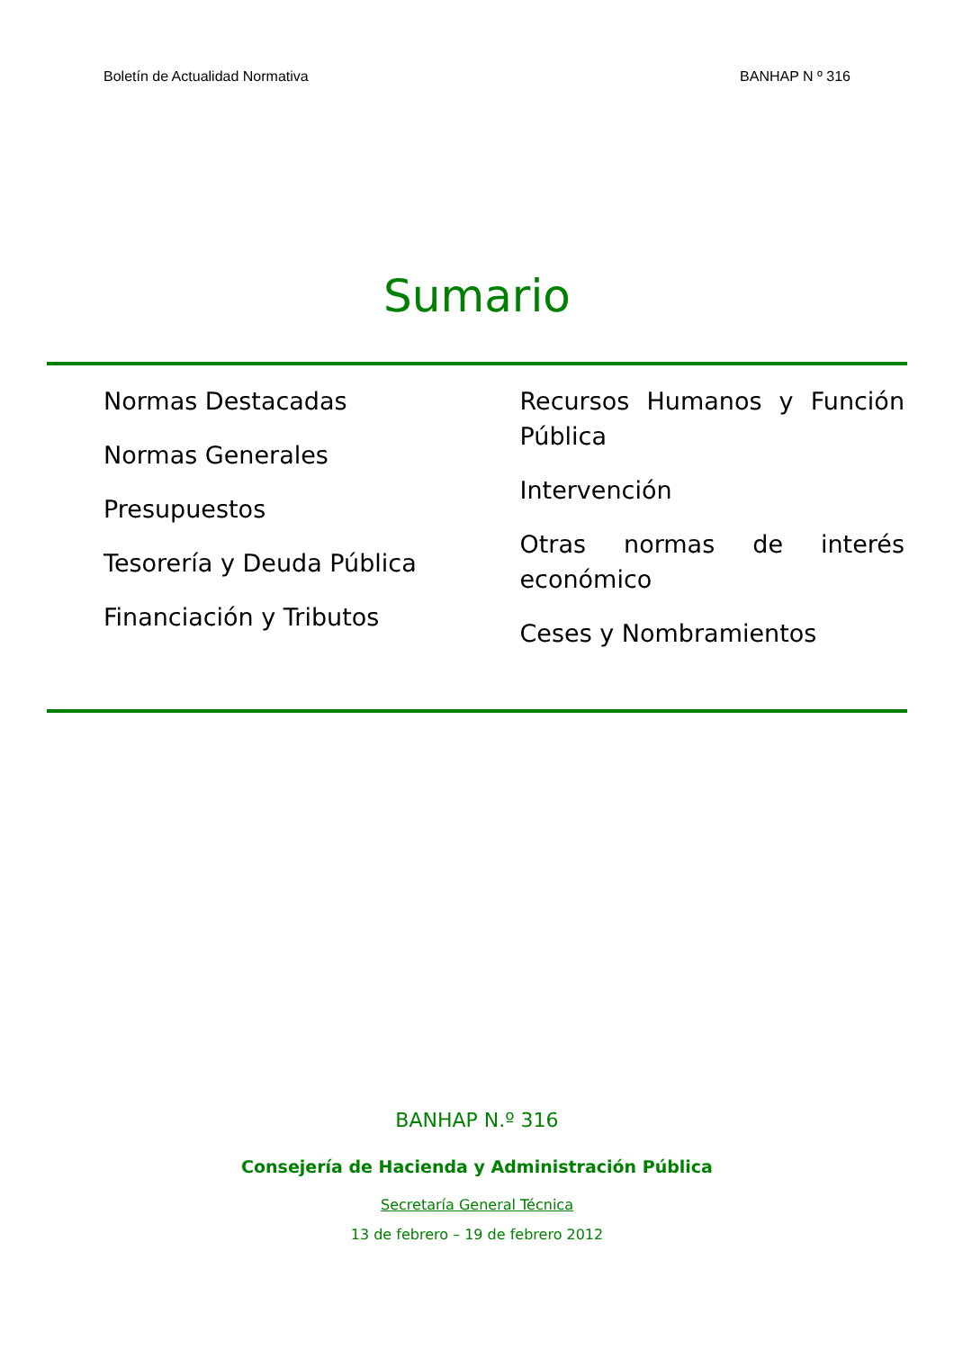Boletín de Actualidad Normativa BANHAP N º 316
Sumario
Normas Destacadas
Normas Generales
Presupuestos
Tesorería y Deuda Pública
Financiación y Tributos
Recursos Humanos y Función Pública
Intervención
Otras normas de interés económico
Ceses y Nombramientos
BANHAP N.º 316
Consejería de Hacienda y Administración Pública
Secretaría General Técnica
13 de febrero – 19 de febrero 2012